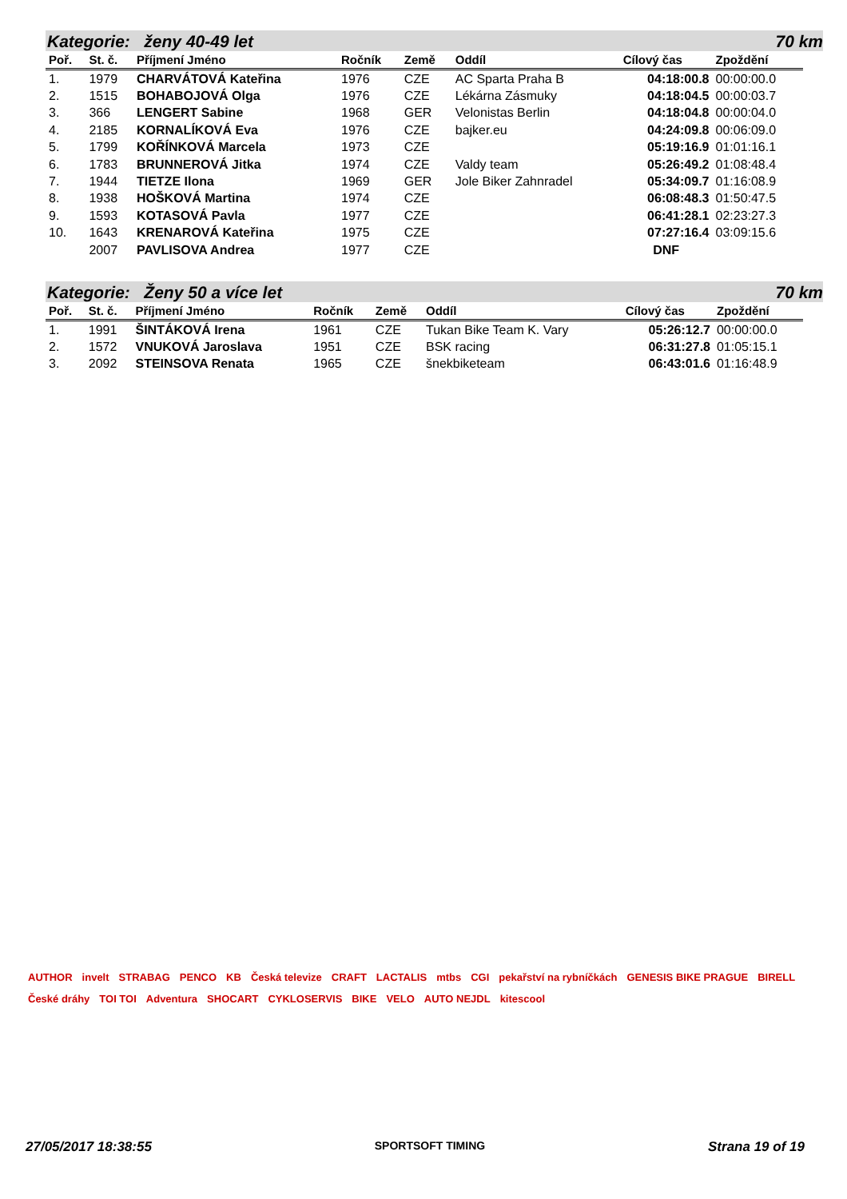Kategorie: ženy 40-49 let 70 km
| Poř. | St. č. | Příjmení Jméno | Ročník | Země | Oddíl | Cílový čas | Zpoždění |
| --- | --- | --- | --- | --- | --- | --- | --- |
| 1. | 1979 | CHARVÁTOVÁ Kateřina | 1976 | CZE | AC Sparta Praha B | 04:18:00.8 | 00:00:00.0 |
| 2. | 1515 | BOHABOJOVÁ Olga | 1976 | CZE | Lékárna Zásmuky | 04:18:04.5 | 00:00:03.7 |
| 3. | 366 | LENGERT Sabine | 1968 | GER | Velonistas Berlin | 04:18:04.8 | 00:00:04.0 |
| 4. | 2185 | KORNALÍKOVÁ Eva | 1976 | CZE | bajker.eu | 04:24:09.8 | 00:06:09.0 |
| 5. | 1799 | KOŘÍNKOVÁ Marcela | 1973 | CZE | | 05:19:16.9 | 01:01:16.1 |
| 6. | 1783 | BRUNNEROVÁ Jitka | 1974 | CZE | Valdy team | 05:26:49.2 | 01:08:48.4 |
| 7. | 1944 | TIETZE Ilona | 1969 | GER | Jole Biker Zahnradel | 05:34:09.7 | 01:16:08.9 |
| 8. | 1938 | HOŠKOVÁ Martina | 1974 | CZE | | 06:08:48.3 | 01:50:47.5 |
| 9. | 1593 | KOTASOVÁ Pavla | 1977 | CZE | | 06:41:28.1 | 02:23:27.3 |
| 10. | 1643 | KRENAROVÁ Kateřina | 1975 | CZE | | 07:27:16.4 | 03:09:15.6 |
| | 2007 | PAVLISOVA Andrea | 1977 | CZE | | DNF | |
Kategorie: Ženy 50 a více let 70 km
| Poř. | St. č. | Příjmení Jméno | Ročník | Země | Oddíl | Cílový čas | Zpoždění |
| --- | --- | --- | --- | --- | --- | --- | --- |
| 1. | 1991 | ŠINTÁKOVÁ Irena | 1961 | CZE | Tukan Bike Team K. Vary | 05:26:12.7 | 00:00:00.0 |
| 2. | 1572 | VNUKOVÁ Jaroslava | 1951 | CZE | BSK racing | 06:31:27.8 | 01:05:15.1 |
| 3. | 2092 | STEINSOVA Renata | 1965 | CZE | šnekbiketeam | 06:43:01.6 | 01:16:48.9 |
AUTHOR invelt STRABAG PENCO KB Česká televize CRAFT LACTALIS mtbs CGI pekařství na rybníčkách GENESIS BIKE PRAGUE BIRELL České dráhy TOI TOI Adventura SHOCART CYKLOSERVIS BIKE VELO AUTO NEJDL kitescool
27/05/2017 18:38:55 SPORTSOFT TIMING Strana 19 of 19